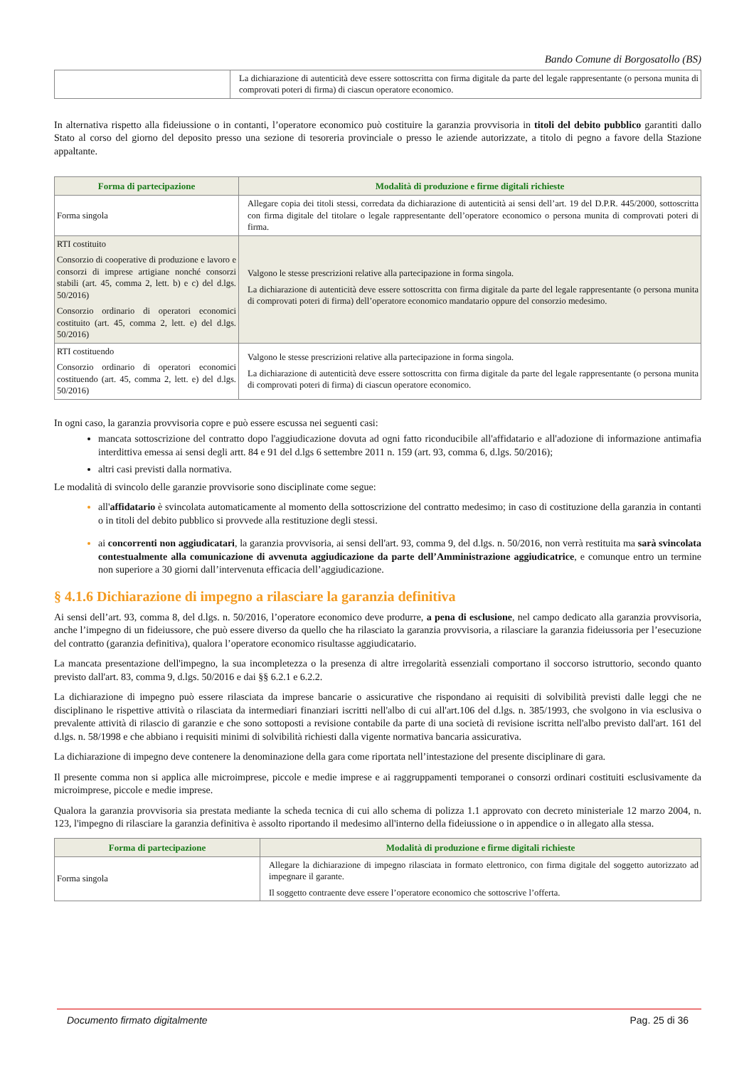Bando Comune di Borgosatollo (BS)
| | La dichiarazione di autenticità deve essere sottoscritta con firma digitale da parte del legale rappresentante (o persona munita di comprovati poteri di firma) di ciascun operatore economico. |
In alternativa rispetto alla fideiussione o in contanti, l’operatore economico può costituire la garanzia provvisoria in titoli del debito pubblico garantiti dallo Stato al corso del giorno del deposito presso una sezione di tesoreria provinciale o presso le aziende autorizzate, a titolo di pegno a favore della Stazione appaltante.
| Forma di partecipazione | Modalità di produzione e firme digitali richieste |
| --- | --- |
| Forma singola | Allegare copia dei titoli stessi, corredata da dichiarazione di autenticità ai sensi dell’art. 19 del D.P.R. 445/2000, sottoscritta con firma digitale del titolare o legale rappresentante dell’operatore economico o persona munita di comprovati poteri di firma. |
| RTI costituito Consorzio di cooperative di produzione e lavoro e consorzi di imprese artigiane nonché consorzi stabili (art. 45, comma 2, lett. b) e c) del d.lgs. 50/2016) Consorzio ordinario di operatori economici costituito (art. 45, comma 2, lett. e) del d.lgs. 50/2016) | Valgono le stesse prescrizioni relative alla partecipazione in forma singola. La dichiarazione di autenticità deve essere sottoscritta con firma digitale da parte del legale rappresentante (o persona munita di comprovati poteri di firma) dell’operatore economico mandatario oppure del consorzio medesimo. |
| RTI costituendo Consorzio ordinario di operatori economici costituendo (art. 45, comma 2, lett. e) del d.lgs. 50/2016) | Valgono le stesse prescrizioni relative alla partecipazione in forma singola. La dichiarazione di autenticità deve essere sottoscritta con firma digitale da parte del legale rappresentante (o persona munita di comprovati poteri di firma) di ciascun operatore economico. |
In ogni caso, la garanzia provvisoria copre e può essere escussa nei seguenti casi:
mancata sottoscrizione del contratto dopo l'aggiudicazione dovuta ad ogni fatto riconducibile all'affidatario e all'adozione di informazione antimafia interdittiva emessa ai sensi degli artt. 84 e 91 del d.lgs 6 settembre 2011 n. 159 (art. 93, comma 6, d.lgs. 50/2016);
altri casi previsti dalla normativa.
Le modalità di svincolo delle garanzie provvisorie sono disciplinate come segue:
all'affidatario è svincolata automaticamente al momento della sottoscrizione del contratto medesimo; in caso di costituzione della garanzia in contanti o in titoli del debito pubblico si provvede alla restituzione degli stessi.
ai concorrenti non aggiudicatari, la garanzia provvisoria, ai sensi dell'art. 93, comma 9, del d.lgs. n. 50/2016, non verrà restituita ma sarà svincolata contestualmente alla comunicazione di avvenuta aggiudicazione da parte dell’Amministrazione aggiudicatrice, e comunque entro un termine non superiore a 30 giorni dall’intervenuta efficacia dell’aggiudicazione.
§ 4.1.6 Dichiarazione di impegno a rilasciare la garanzia definitiva
Ai sensi dell’art. 93, comma 8, del d.lgs. n. 50/2016, l’operatore economico deve produrre, a pena di esclusione, nel campo dedicato alla garanzia provvisoria, anche l’impegno di un fideiussore, che può essere diverso da quello che ha rilasciato la garanzia provvisoria, a rilasciare la garanzia fideiussoria per l’esecuzione del contratto (garanzia definitiva), qualora l’operatore economico risultasse aggiudicatario.
La mancata presentazione dell'impegno, la sua incompletezza o la presenza di altre irregolarità essenziali comportano il soccorso istruttorio, secondo quanto previsto dall'art. 83, comma 9, d.lgs. 50/2016 e dai §§ 6.2.1 e 6.2.2.
La dichiarazione di impegno può essere rilasciata da imprese bancarie o assicurative che rispondano ai requisiti di solvibilità previsti dalle leggi che ne disciplinano le rispettive attività o rilasciata da intermediari finanziari iscritti nell'albo di cui all'art.106 del d.lgs. n. 385/1993, che svolgono in via esclusiva o prevalente attività di rilascio di garanzie e che sono sottoposti a revisione contabile da parte di una società di revisione iscritta nell'albo previsto dall'art. 161 del d.lgs. n. 58/1998 e che abbiano i requisiti minimi di solvibilità richiesti dalla vigente normativa bancaria assicurativa.
La dichiarazione di impegno deve contenere la denominazione della gara come riportata nell’intestazione del presente disciplinare di gara.
Il presente comma non si applica alle microimprese, piccole e medie imprese e ai raggruppamenti temporanei o consorzi ordinari costituiti esclusivamente da microimprese, piccole e medie imprese.
Qualora la garanzia provvisoria sia prestata mediante la scheda tecnica di cui allo schema di polizza 1.1 approvato con decreto ministeriale 12 marzo 2004, n. 123, l'impegno di rilasciare la garanzia definitiva è assolto riportando il medesimo all'interno della fideiussione o in appendice o in allegato alla stessa.
| Forma di partecipazione | Modalità di produzione e firme digitali richieste |
| --- | --- |
| Forma singola | Allegare la dichiarazione di impegno rilasciata in formato elettronico, con firma digitale del soggetto autorizzato ad impegnare il garante. Il soggetto contraente deve essere l’operatore economico che sottoscrive l’offerta. |
Documento firmato digitalmente Pag. 25 di 36